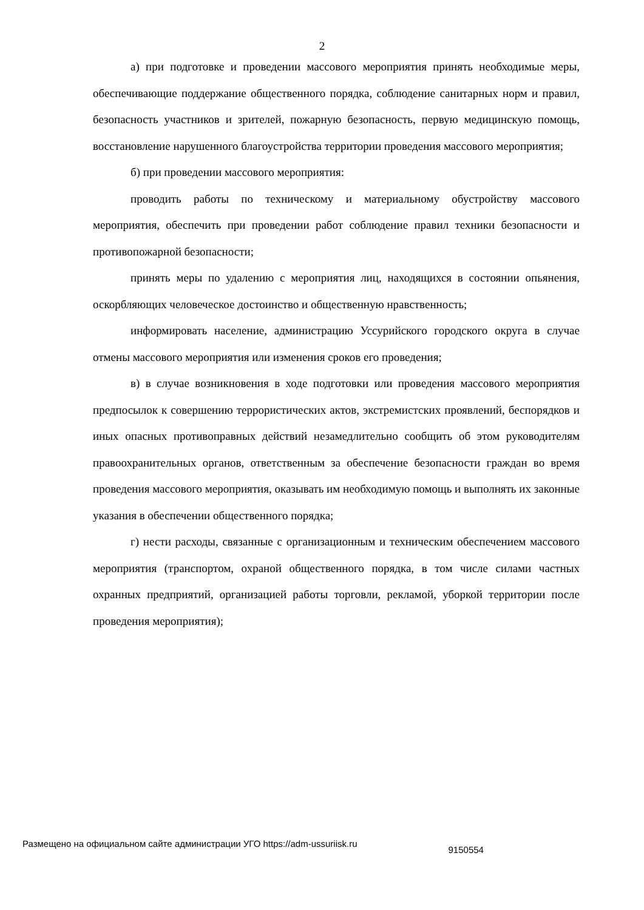2
а) при подготовке и проведении массового мероприятия принять необходимые меры, обеспечивающие поддержание общественного порядка, соблюдение санитарных норм и правил, безопасность участников и зрителей, пожарную безопасность, первую медицинскую помощь, восстановление нарушенного благоустройства территории проведения массового мероприятия;
б) при проведении массового мероприятия:
проводить работы по техническому и материальному обустройству массового мероприятия, обеспечить при проведении работ соблюдение правил техники безопасности и противопожарной безопасности;
принять меры по удалению с мероприятия лиц, находящихся в состоянии опьянения, оскорбляющих человеческое достоинство и общественную нравственность;
информировать население, администрацию Уссурийского городского округа в случае отмены массового мероприятия или изменения сроков его проведения;
в) в случае возникновения в ходе подготовки или проведения массового мероприятия предпосылок к совершению террористических актов, экстремистских проявлений, беспорядков и иных опасных противоправных действий незамедлительно сообщить об этом руководителям правоохранительных органов, ответственным за обеспечение безопасности граждан во время проведения массового мероприятия, оказывать им необходимую помощь и выполнять их законные указания в обеспечении общественного порядка;
г) нести расходы, связанные с организационным и техническим обеспечением массового мероприятия (транспортом, охраной общественного порядка, в том числе силами частных охранных предприятий, организацией работы торговли, рекламой, уборкой территории после проведения мероприятия);
Размещено на официальном сайте администрации УГО https://adm-ussuriisk.ru 9150554